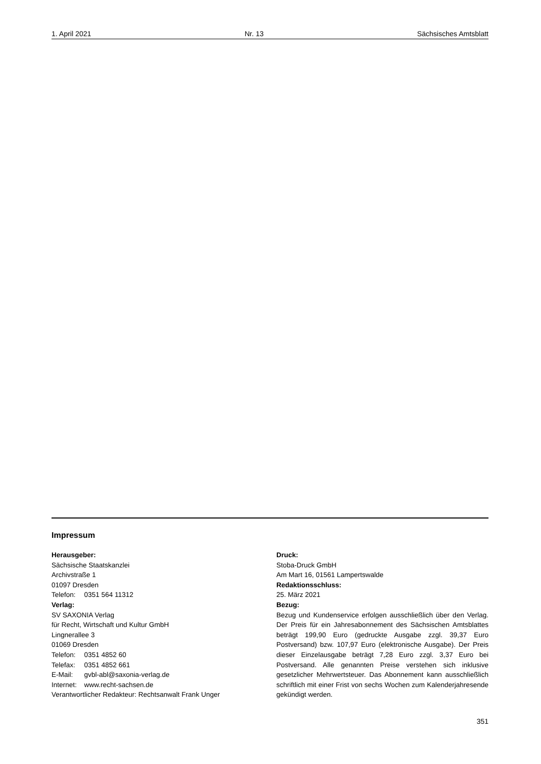1. April 2021 Nr. 13 Sächsisches Amtsblatt
Impressum
Herausgeber:
Sächsische Staatskanzlei
Archivstraße 1
01097 Dresden
Telefon: 0351 564 11312
Verlag:
SV SAXONIA Verlag
für Recht, Wirtschaft und Kultur GmbH
Lingnerallee 3
01069 Dresden
Telefon: 0351 4852 60
Telefax: 0351 4852 661
E-Mail: gvbl-abl@saxonia-verlag.de
Internet: www.recht-sachsen.de
Verantwortlicher Redakteur: Rechtsanwalt Frank Unger
Druck:
Stoba-Druck GmbH
Am Mart 16, 01561 Lampertswalde
Redaktionsschluss:
25. März 2021
Bezug:
Bezug und Kundenservice erfolgen ausschließlich über den Verlag. Der Preis für ein Jahresabonnement des Sächsischen Amtsblattes beträgt 199,90 Euro (gedruckte Ausgabe zzgl. 39,37 Euro Postversand) bzw. 107,97 Euro (elektronische Ausgabe). Der Preis dieser Einzelausgabe beträgt 7,28 Euro zzgl. 3,37 Euro bei Postversand. Alle genannten Preise verstehen sich inklusive gesetzlicher Mehrwertsteuer. Das Abonnement kann ausschließlich schriftlich mit einer Frist von sechs Wochen zum Kalenderjahresende gekündigt werden.
351